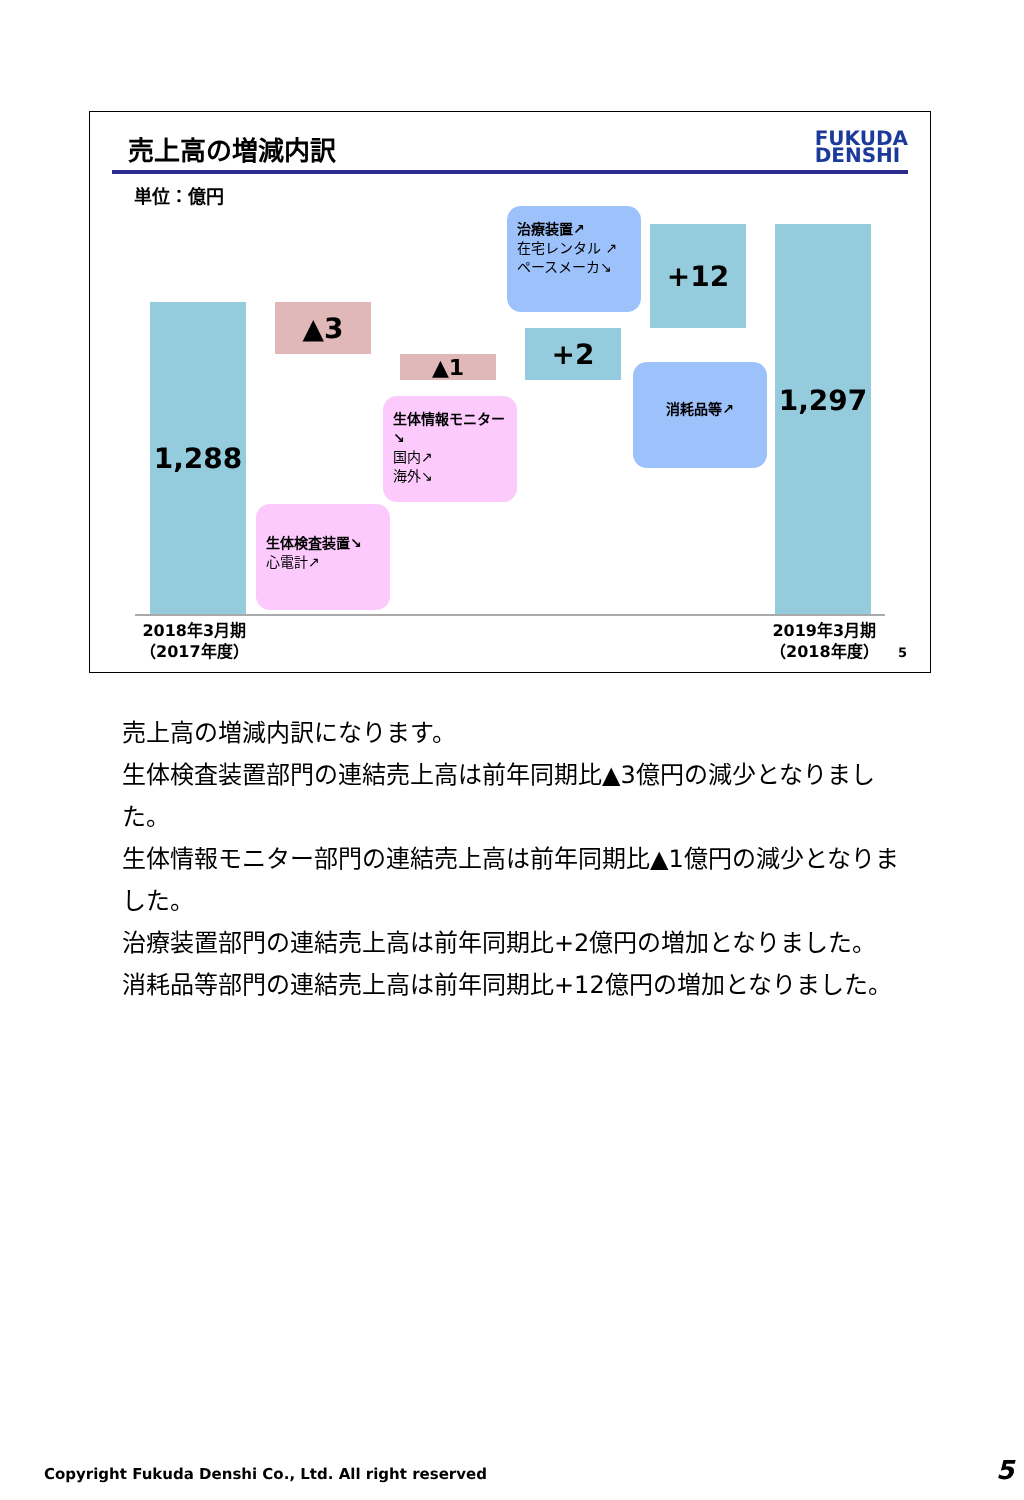売上高の増減内訳
FUKUDA
DENSHI
単位：億円
1,288 ▲3
▲1
+2
+12 1,297
治療装置↗
在宅レンタル ↗
ペースメーカ↘
消耗品等↗
生体情報モニター↘
国内↗
海外↘
生体検査装置↘
心電計↗
2018年3月期
（2017年度）
2019年3月期
（2018年度）
5
売上高の増減内訳になります。
生体検査装置部門の連結売上高は前年同期比▲3億円の減少となりました。
生体情報モニター部門の連結売上高は前年同期比▲1億円の減少となりました。
治療装置部門の連結売上高は前年同期比+2億円の増加となりました。
消耗品等部門の連結売上高は前年同期比+12億円の増加となりました。
Copyright Fukuda Denshi Co., Ltd. All right reserved
5